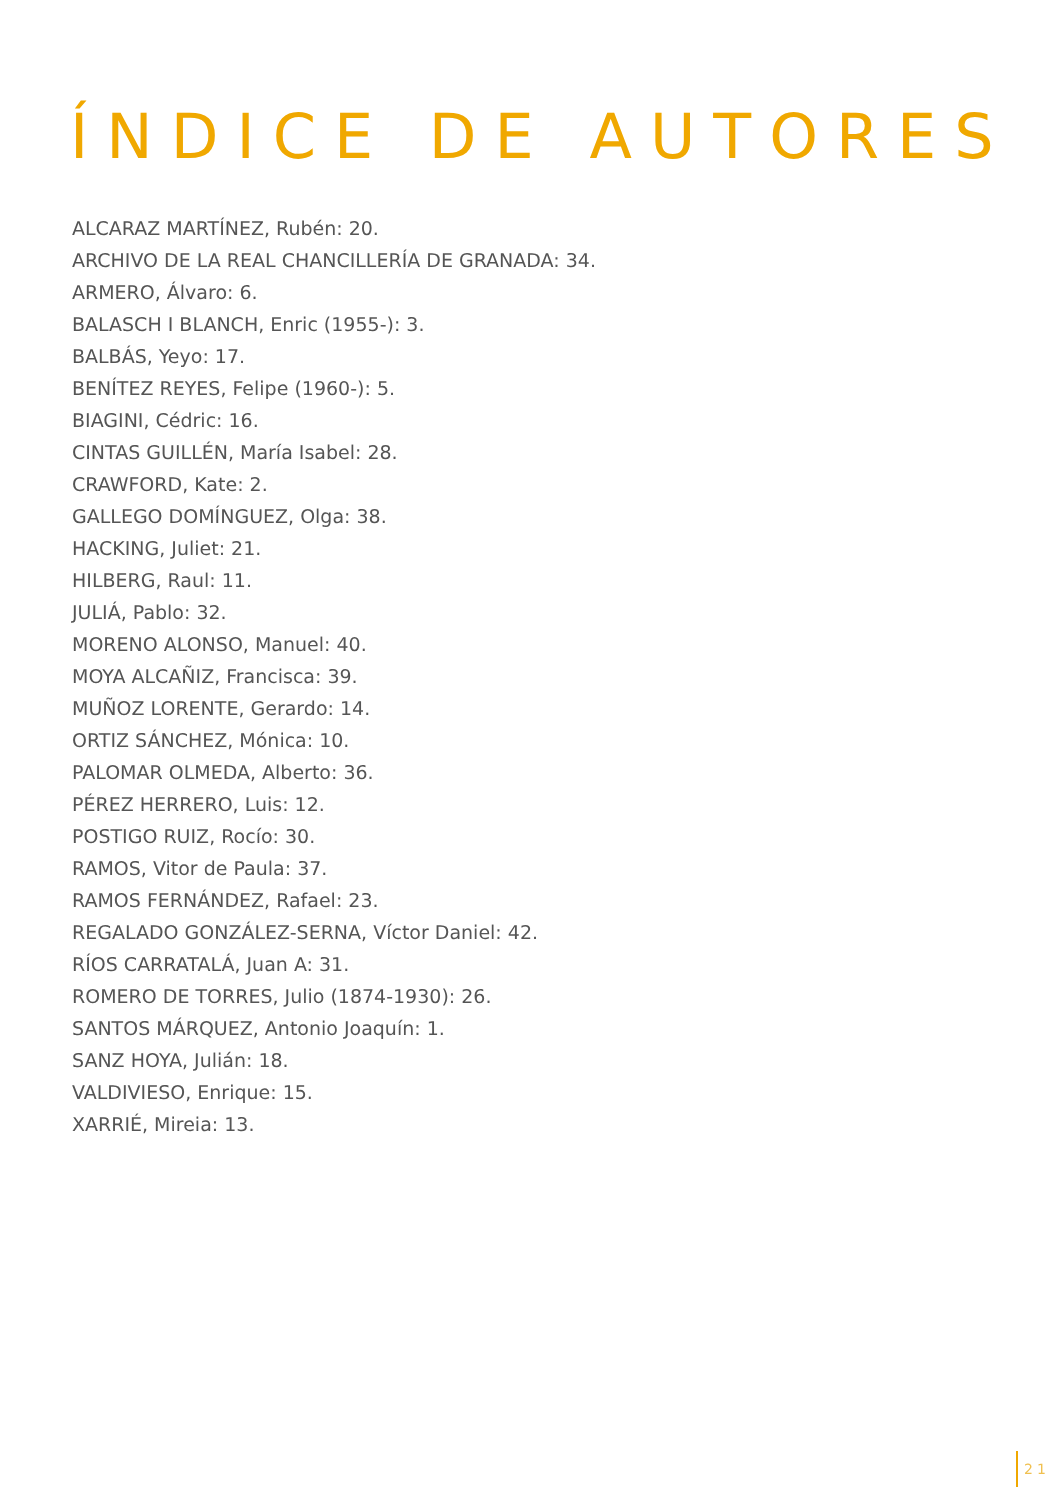ÍNDICE DE AUTORES
ALCARAZ MARTÍNEZ, Rubén: 20.
ARCHIVO DE LA REAL CHANCILLERÍA DE GRANADA: 34.
ARMERO, Álvaro: 6.
BALASCH I BLANCH, Enric (1955-): 3.
BALBÁS, Yeyo: 17.
BENÍTEZ REYES, Felipe (1960-): 5.
BIAGINI, Cédric: 16.
CINTAS GUILLÉN, María Isabel: 28.
CRAWFORD, Kate: 2.
GALLEGO DOMÍNGUEZ, Olga: 38.
HACKING, Juliet: 21.
HILBERG, Raul: 11.
JULIÁ, Pablo: 32.
MORENO ALONSO, Manuel: 40.
MOYA ALCAÑIZ, Francisca: 39.
MUÑOZ LORENTE, Gerardo: 14.
ORTIZ SÁNCHEZ, Mónica: 10.
PALOMAR OLMEDA, Alberto: 36.
PÉREZ HERRERO, Luis: 12.
POSTIGO RUIZ, Rocío: 30.
RAMOS, Vitor de Paula: 37.
RAMOS FERNÁNDEZ, Rafael: 23.
REGALADO GONZÁLEZ-SERNA, Víctor Daniel: 42.
RÍOS CARRATALÁ, Juan A: 31.
ROMERO DE TORRES, Julio (1874-1930): 26.
SANTOS MÁRQUEZ, Antonio Joaquín: 1.
SANZ HOYA, Julián: 18.
VALDIVIESO, Enrique: 15.
XARRIÉ, Mireia: 13.
21